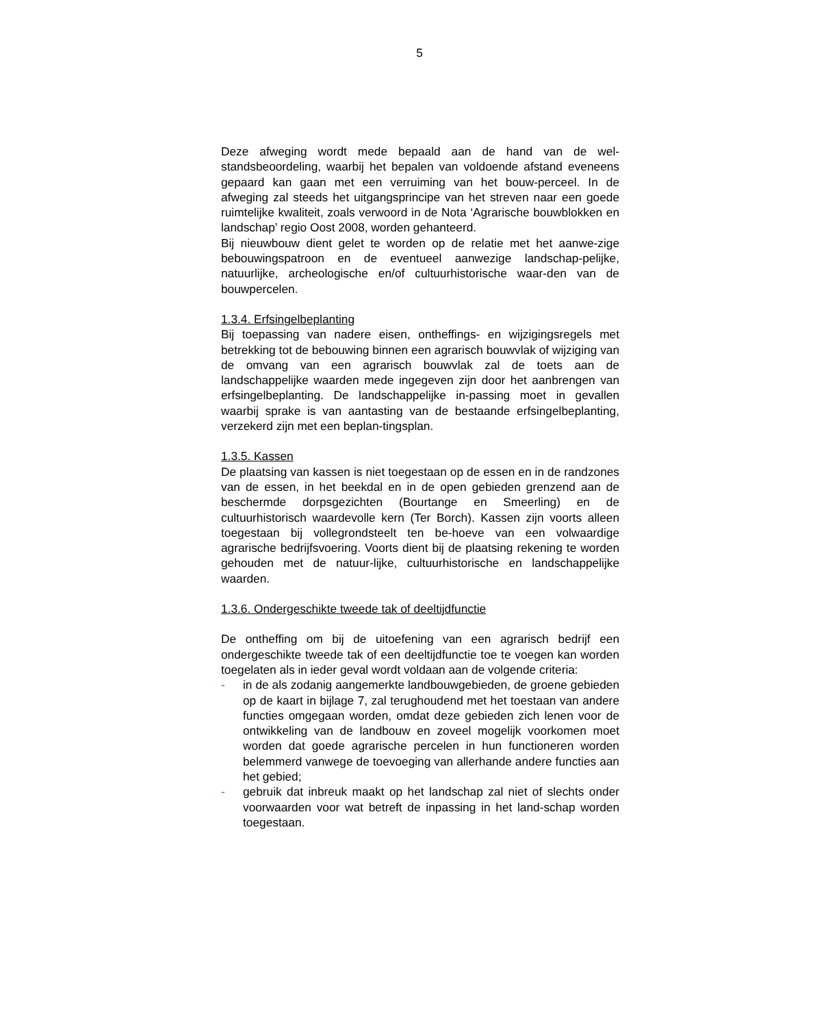5
Deze afweging wordt mede bepaald aan de hand van de wel-standsbeoordeling, waarbij het bepalen van voldoende afstand eveneens gepaard kan gaan met een verruiming van het bouw-perceel. In de afweging zal steeds het uitgangsprincipe van het streven naar een goede ruimtelijke kwaliteit, zoals verwoord in de Nota ‘Agrarische bouwblokken en landschap’ regio Oost 2008, worden gehanteerd.
Bij nieuwbouw dient gelet te worden op de relatie met het aanwe-zige bebouwingspatroon en de eventueel aanwezige landschap-pelijke, natuurlijke, archeologische en/of cultuurhistorische waar-den van de bouwpercelen.
1.3.4. Erfsingelbeplanting
Bij toepassing van nadere eisen, ontheffings- en wijzigingsregels met betrekking tot de bebouwing binnen een agrarisch bouwvlak of wijziging van de omvang van een agrarisch bouwvlak zal de toets aan de landschappelijke waarden mede ingegeven zijn door het aanbrengen van erfsingelbeplanting. De landschappelijke in-passing moet in gevallen waarbij sprake is van aantasting van de bestaande erfsingelbeplanting, verzekerd zijn met een beplan-tingsplan.
1.3.5. Kassen
De plaatsing van kassen is niet toegestaan op de essen en in de randzones van de essen, in het beekdal en in de open gebieden grenzend aan de beschermde dorpsgezichten (Bourtange en Smeerling) en de cultuurhistorisch waardevolle kern (Ter Borch). Kassen zijn voorts alleen toegestaan bij vollegrondsteelt ten be-hoeve van een volwaardige agrarische bedrijfsvoering. Voorts dient bij de plaatsing rekening te worden gehouden met de natuur-lijke, cultuurhistorische en landschappelijke waarden.
1.3.6. Ondergeschikte tweede tak of deeltijdfunctie
De ontheffing om bij de uitoefening van een agrarisch bedrijf een ondergeschikte tweede tak of een deeltijdfunctie toe te voegen kan worden toegelaten als in ieder geval wordt voldaan aan de volgende criteria:
- in de als zodanig aangemerkte landbouwgebieden, de groene gebieden op de kaart in bijlage 7, zal terughoudend met het toestaan van andere functies omgegaan worden, omdat deze gebieden zich lenen voor de ontwikkeling van de landbouw en zoveel mogelijk voorkomen moet worden dat goede agrarische percelen in hun functioneren worden belemmerd vanwege de toevoeging van allerhande andere functies aan het gebied;
- gebruik dat inbreuk maakt op het landschap zal niet of slechts onder voorwaarden voor wat betreft de inpassing in het land-schap worden toegestaan.